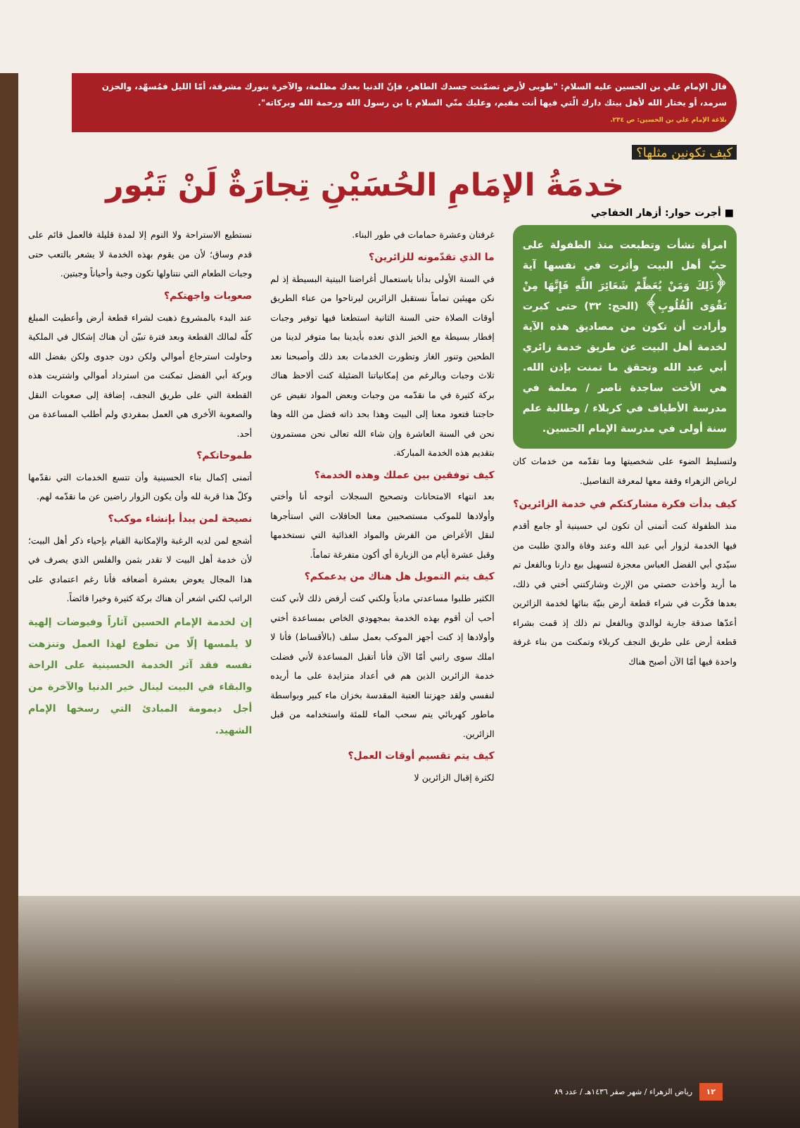قال الإمام علي بن الحسين عليه السلام: "طوبى لأرض تضمّنت جسدك الطاهر، فإنّ الدنيا بعدك مظلمة، والآخرة بنورك مشرقة، أمّا الليل فمُسهّد، والحزن سرمد، أو يختار الله لأهل بيتك دارك الّتي فيها أنت مقيم، وعليك منّي السلام يا بن رسول الله ورحمة الله وبركاته".
بلاغة الإمام علي بن الحسين: ص ٢٣٤.
كيف تكونين مثلها؟
خدمَةُ الإمَامِ الحُسَيْنِ تِجارَةٌ لَنْ تَبُور
■ أجرت حوار: أزهار الخفاجي
امرأة نشأت وتطبعت منذ الطفولة على حبّ أهل البيت وأثرت في نفسها آية ﴿ذَلِكَ وَمَنْ يُعَظِّمْ شَعَائِرَ اللَّهِ فَإِنَّهَا مِنْ تَقْوَى الْقُلُوبِ﴾ (الحج: ٣٢) حتى كبرت وأرادت أن تكون من مصاديق هذه الآية لخدمة أهل البيت عن طريق خدمة زائري أبي عبد الله وتحقق ما تمنت بإذن الله. هي الأخت ساجدة ناصر / معلمة في مدرسة الأطياف في كربلاء / وطالبة علم سنة أولى في مدرسة الإمام الحسين.
ولتسليط الضوء على شخصيتها وما تقدّمه من خدمات كان لرياض الزهراء وقفة معها لمعرفة التفاصيل.
كيف بدأت فكرة مشاركتكم في خدمة الزائرين؟
منذ الطفولة كنت أتمنى أن تكون لي حسينية أو جامع أقدم فيها الخدمة لزوار أبي عبد الله وعند وفاة والديَ طلبت من سيّدي أبي الفضل العباس معجزة لتسهيل بيع دارنا وبالفعل تم ما أريد وأخذت حصتي من الإرث وشاركتني أختي في ذلك، بعدها فكّرت في شراء قطعة أرض بنيّة بنائها لخدمة الزائرين أعدّها صدقة جارية لوالديَ وبالفعل تم ذلك إذ قمت بشراء قطعة أرض على طريق النجف كربلاء وتمكنت من بناء غرفة واحدة فيها أمّا الآن أصبح هناك
غرفتان وعشرة حمامات في طور البناء.
ما الذي تقدّمونه للزائرين؟
في السنة الأولى بدأنا باستعمال أغراضنا البيتية البسيطة إذ لم نكن مهيئين تماماً نستقبل الزائرين ليرتاحوا من عناء الطريق أوقات الصلاة حتى السنة الثانية استطعنا فيها توفير وجبات إفطار بسيطة مع الخبز الذي نعده بأيدينا بما متوفر لدينا من الطحين وتنور الغاز وتطورت الخدمات بعد ذلك وأصبحنا نعد ثلاث وجبات وبالرغم من إمكانياتنا الضئيلة كنت ألاحظ هناك بركة كثيرة في ما نقدّمه من وجبات وبعض المواد تفيض عن حاجتنا فتعود معنا إلى البيت وهذا بحد ذاته فضل من الله وها نحن في السنة العاشرة وإن شاء الله تعالى نحن مستمرون بتقديم هذه الخدمة المباركة.
كيف توفقين بين عملك وهذه الخدمة؟
بعد انتهاء الامتحانات وتصحيح السجلات أتوجه أنا وأختي وأولادها للموكب مستصحبين معنا الحافلات التي استأجرها لنقل الأغراض من الفرش والمواد الغذائية التي نستخدمها وقبل عشرة أيام من الزيارة أي أكون متفرغة تماماً.
كيف يتم التمويل هل هناك من يدعمكم؟
الكثير طلبوا مساعدتي مادياً ولكني كنت أرفض ذلك لأني كنت أحب أن أقوم بهذه الخدمة بمجهودي الخاص بمساعدة أختي وأولادها إذ كنت أجهز الموكب بعمل سلف (بالأقساط) فأنا لا املك سوى راتبي أمّا الآن فأنا أتقبل المساعدة لأني فضلت خدمة الزائرين الذين هم في أعداد متزايدة على ما أريده لنفسي ولقد جهزتنا العتبة المقدسة بخزان ماء كبير وبواسطة ماطور كهربائي يتم سحب الماء للمئة واستخدامه من قبل الزائرين.
كيف يتم تقسيم أوقات العمل؟
لكثرة إقبال الزائرين لا
نستطيع الاستراحة ولا النوم إلا لمدة قليلة فالعمل قائم على قدم وساق؛ لأن من يقوم بهذه الخدمة لا يشعر بالتعب حتى وجبات الطعام التي نتناولها تكون وجبة وأحياناً وجبتين.
صعوبات واجهتكم؟
عند البدء بالمشروع ذهبت لشراء قطعة أرض وأعطيت المبلغ كلّه لمالك القطعة وبعد فترة تبيّن أن هناك إشكال في الملكية وحاولت استرجاع أموالي ولكن دون جدوى ولكن بفضل الله وبركة أبي الفضل تمكنت من استرداد أموالي واشتريت هذه القطعة التي على طريق النجف، إضافة إلى صعوبات النقل والصعوبة الأخرى هي العمل بمفردي ولم أطلب المساعدة من أحد.
طموحاتكم؟
أتمنى إكمال بناء الحسينية وأن تتسع الخدمات التي نقدّمها وكلّ هذا قربة لله وأن يكون الزوار راضين عن ما نقدّمه لهم.
نصيحة لمن يبدأ بإنشاء موكب؟
أشجع لمن لديه الرغبة والإمكانية القيام بإحياء ذكر أهل البيت؛ لأن خدمة أهل البيت لا تقدر بثمن والفلس الذي يصرف في هذا المجال يعوض بعشرة أضعافه فأنا رغم اعتمادي على الراتب لكني اشعر أن هناك بركة كثيرة وخيرا فائضاً.
إن لخدمة الإمام الحسين آثاراً وفيوضات إلهية لا يلمسها إلّا من تطوع لهذا العمل وتنزهت نفسه فقد آثر الخدمة الحسينية على الراحة والبقاء في البيت لينال خير الدنيا والآخرة من أجل ديمومة المبادئ التي رسخها الإمام الشهيد.
١٢ رياض الزهراء / شهر صفر ١٤٣٦هـ / عدد ٨٩